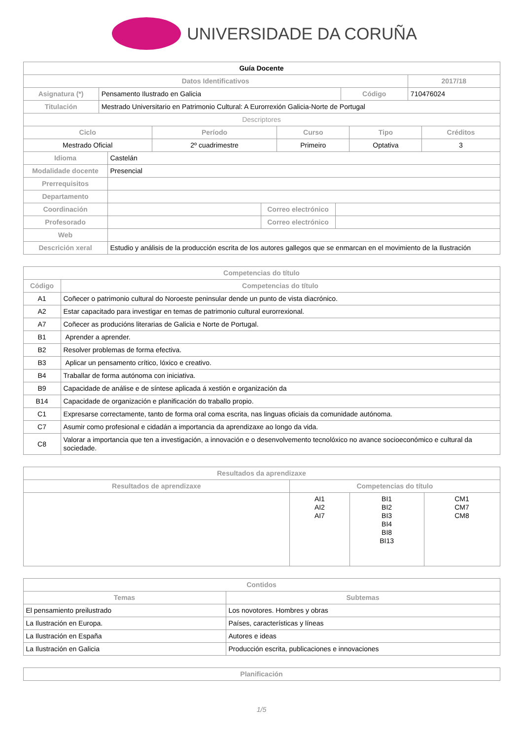UNIVERSIDADE DA CORUÑA
| Guía Docente | | | |
| Datos Identificativos | | | 2017/18 |
| Asignatura (*) | Pensamento Ilustrado en Galicia | Código | 710476024 |
| Titulación | Mestrado Universitario en Patrimonio Cultural: A Eurorrexión Galicia-Norte de Portugal | | |
| Descriptores | | | |
| Ciclo | Período | Curso | Tipo | Créditos |
| --- | --- | --- | --- | --- |
| Mestrado Oficial | 2º cuadrimestre | Primeiro | Optativa | 3 |
| Idioma | Castelán | | |
| Modalidade docente | Presencial | | |
| Prerrequisitos | | | |
| Departamento | | | |
| Coordinación | | Correo electrónico | |
| Profesorado | | Correo electrónico | |
| Web | | | |
| Descrición xeral | Estudio y análisis de la producción escrita de los autores gallegos que se enmarcan en el movimiento de la Ilustración | | |
| Competencias do título | |
| --- | --- |
| Código | Competencias do título |
| A1 | Coñecer o patrimonio cultural do Noroeste peninsular dende un punto de vista diacrónico. |
| A2 | Estar capacitado para investigar en temas de patrimonio cultural eurorrexional. |
| A7 | Coñecer as producións literarias de Galicia e Norte de Portugal. |
| B1 | Aprender a aprender. |
| B2 | Resolver problemas de forma efectiva. |
| B3 | Aplicar un pensamento crítico, lóxico e creativo. |
| B4 | Traballar de forma autónoma con iniciativa. |
| B9 | Capacidade de análise e de síntese aplicada á xestión e organización da |
| B14 | Capacidade de organización e planificación do traballo propio. |
| C1 | Expresarse correctamente, tanto de forma oral coma escrita, nas linguas oficiais da comunidade autónoma. |
| C7 | Asumir como profesional e cidadán a importancia da aprendizaxe ao longo da vida. |
| C8 | Valorar a importancia que ten a investigación, a innovación e o desenvolvemento tecnolóxico no avance socioeconómico e cultural da sociedade. |
| Resultados da aprendizaxe | | | |
| --- | --- | --- | --- |
| Resultados de aprendizaxe | Competencias do título | | |
| | AI1 AI2 AI7 | BI1 BI2 BI3 BI4 BI8 BI13 | CM1 CM7 CM8 |
| Contidos | |
| --- | --- |
| Temas | Subtemas |
| El pensamiento preilustrado | Los novotores. Hombres y obras |
| La Ilustración en Europa. | Países, características y líneas |
| La Ilustración en España | Autores e ideas |
| La Ilustración en Galicia | Producción escrita, publicaciones e innovaciones |
| Planificación |
| --- |
1/5